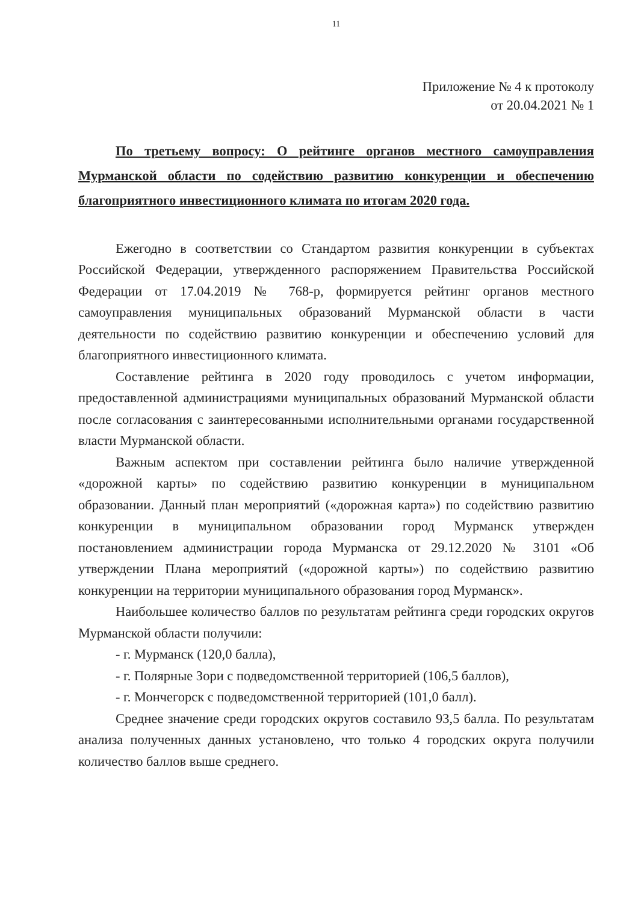11
Приложение № 4 к протоколу
от 20.04.2021 № 1
По третьему вопросу: О рейтинге органов местного самоуправления Мурманской области по содействию развитию конкуренции и обеспечению благоприятного инвестиционного климата по итогам 2020 года.
Ежегодно в соответствии со Стандартом развития конкуренции в субъектах Российской Федерации, утвержденного распоряжением Правительства Российской Федерации от 17.04.2019 № 768-р, формируется рейтинг органов местного самоуправления муниципальных образований Мурманской области в части деятельности по содействию развитию конкуренции и обеспечению условий для благоприятного инвестиционного климата.
Составление рейтинга в 2020 году проводилось с учетом информации, предоставленной администрациями муниципальных образований Мурманской области после согласования с заинтересованными исполнительными органами государственной власти Мурманской области.
Важным аспектом при составлении рейтинга было наличие утвержденной «дорожной карты» по содействию развитию конкуренции в муниципальном образовании. Данный план мероприятий («дорожная карта») по содействию развитию конкуренции в муниципальном образовании город Мурманск утвержден постановлением администрации города Мурманска от 29.12.2020 № 3101 «Об утверждении Плана мероприятий («дорожной карты») по содействию развитию конкуренции на территории муниципального образования город Мурманск».
Наибольшее количество баллов по результатам рейтинга среди городских округов Мурманской области получили:
- г. Мурманск (120,0 балла),
- г. Полярные Зори с подведомственной территорией (106,5 баллов),
- г. Мончегорск с подведомственной территорией (101,0 балл).
Среднее значение среди городских округов составило 93,5 балла. По результатам анализа полученных данных установлено, что только 4 городских округа получили количество баллов выше среднего.